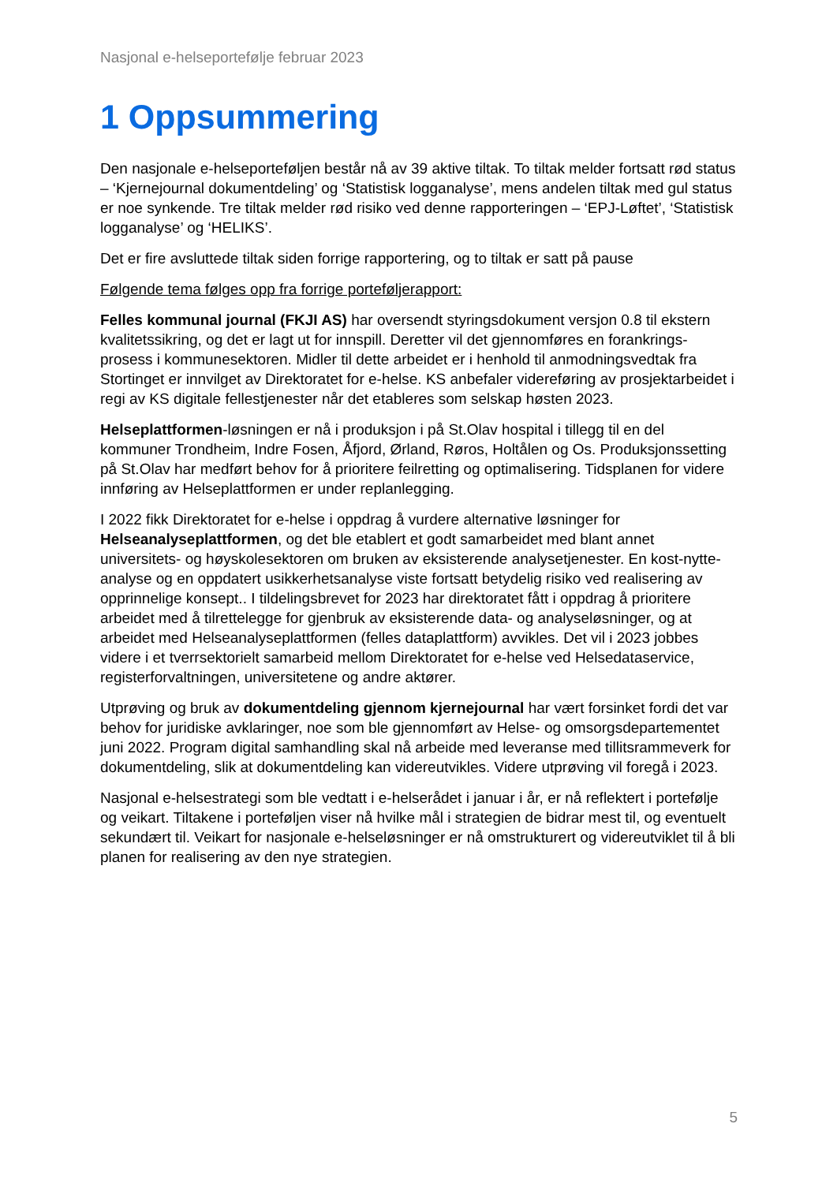Nasjonal e-helseportefølje februar 2023
1 Oppsummering
Den nasjonale e-helseporteføljen består nå av 39 aktive tiltak. To tiltak melder fortsatt rød status – ‘Kjernejournal dokumentdeling’ og ‘Statistisk logganalyse’, mens andelen tiltak med gul status er noe synkende. Tre tiltak melder rød risiko ved denne rapporteringen – ‘EPJ-Løftet’, ‘Statistisk logganalyse’ og ‘HELIKS’.
Det er fire avsluttede tiltak siden forrige rapportering, og to tiltak er satt på pause
Følgende tema følges opp fra forrige porteføljerapport:
Felles kommunal journal (FKJI AS) har oversendt styringsdokument versjon 0.8 til ekstern kvalitetssikring, og det er lagt ut for innspill. Deretter vil det gjennomføres en forankrings-prosess i kommunesektoren. Midler til dette arbeidet er i henhold til anmodningsvedtak fra Stortinget er innvilget av Direktoratet for e-helse. KS anbefaler videreføring av prosjektarbeidet i regi av KS digitale fellestjenester når det etableres som selskap høsten 2023.
Helseplattformen-løsningen er nå i produksjon i på St.Olav hospital i tillegg til en del kommuner Trondheim, Indre Fosen, Åfjord, Ørland, Røros, Holtålen og Os. Produksjonssetting på St.Olav har medført behov for å prioritere feilretting og optimalisering. Tidsplanen for videre innføring av Helseplattformen er under replanlegging.
I 2022 fikk Direktoratet for e-helse i oppdrag å vurdere alternative løsninger for Helseanalyseplattformen, og det ble etablert et godt samarbeidet med blant annet universitets- og høyskolesektoren om bruken av eksisterende analysetjenester. En kost-nytte-analyse og en oppdatert usikkerhetsanalyse viste fortsatt betydelig risiko ved realisering av opprinnelige konsept.. I tildelingsbrevet for 2023 har direktoratet fått i oppdrag å prioritere arbeidet med å tilrettelegge for gjenbruk av eksisterende data- og analyseløsninger, og at arbeidet med Helseanalyseplattformen (felles dataplattform) avvikles. Det vil i 2023 jobbes videre i et tverrsektorielt samarbeid mellom Direktoratet for e-helse ved Helsedataservice, registerforvaltningen, universitetene og andre aktører.
Utprøving og bruk av dokumentdeling gjennom kjernejournal har vært forsinket fordi det var behov for juridiske avklaringer, noe som ble gjennomført av Helse- og omsorgsdepartementet juni 2022. Program digital samhandling skal nå arbeide med leveranse med tillitsrammeverk for dokumentdeling, slik at dokumentdeling kan videreutvikles. Videre utprøving vil foregå i 2023.
Nasjonal e-helsestrategi som ble vedtatt i e-helserådet i januar i år, er nå reflektert i portefølje og veikart. Tiltakene i porteføljen viser nå hvilke mål i strategien de bidrar mest til, og eventuelt sekundært til. Veikart for nasjonale e-helseløsninger er nå omstrukturert og videreutviklet til å bli planen for realisering av den nye strategien.
5